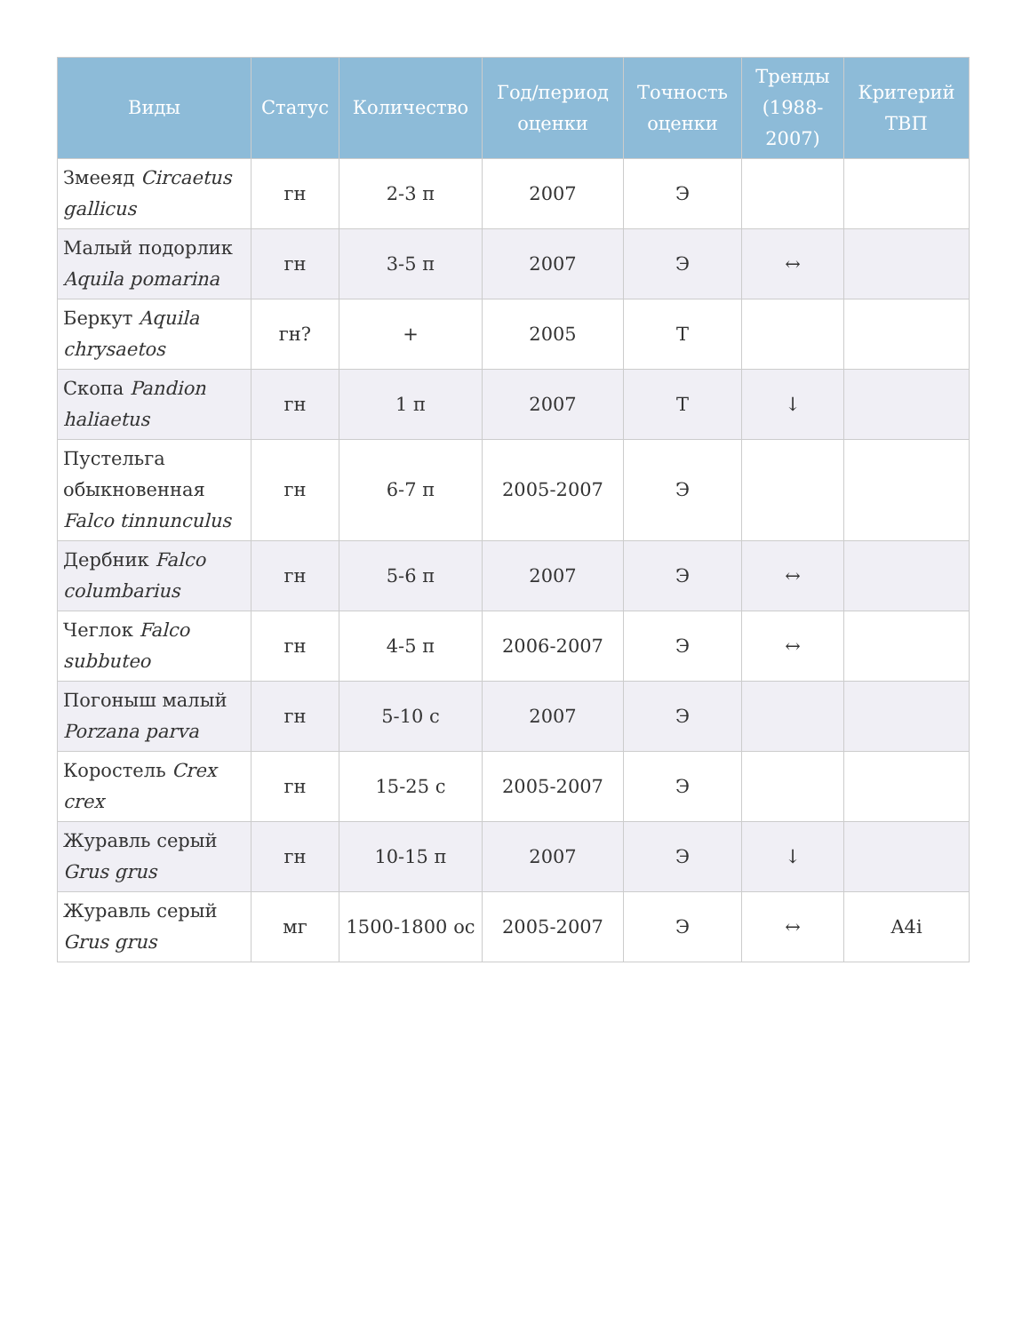| Виды | Статус | Количество | Год/период оценки | Точность оценки | Тренды (1988-2007) | Критерий ТВП |
| --- | --- | --- | --- | --- | --- | --- |
| Змееяд Circaetus gallicus | гн | 2-3 п | 2007 | Э | | |
| Малый подорлик Aquila pomarina | гн | 3-5 п | 2007 | Э | ↔ | |
| Беркут Aquila chrysaetos | гн? | + | 2005 | Т | | |
| Скопа Pandion haliaetus | гн | 1 п | 2007 | Т | ↓ | |
| Пустельга обыкновенная Falco tinnunculus | гн | 6-7 п | 2005-2007 | Э | | |
| Дербник Falco columbarius | гн | 5-6 п | 2007 | Э | ↔ | |
| Чеглок Falco subbuteo | гн | 4-5 п | 2006-2007 | Э | ↔ | |
| Погоныш малый Porzana parva | гн | 5-10 с | 2007 | Э | | |
| Коростель Crex crex | гн | 15-25 с | 2005-2007 | Э | | |
| Журавль серый Grus grus | гн | 10-15 п | 2007 | Э | ↓ | |
| Журавль серый Grus grus | мг | 1500-1800 ос | 2005-2007 | Э | ↔ | A4i |